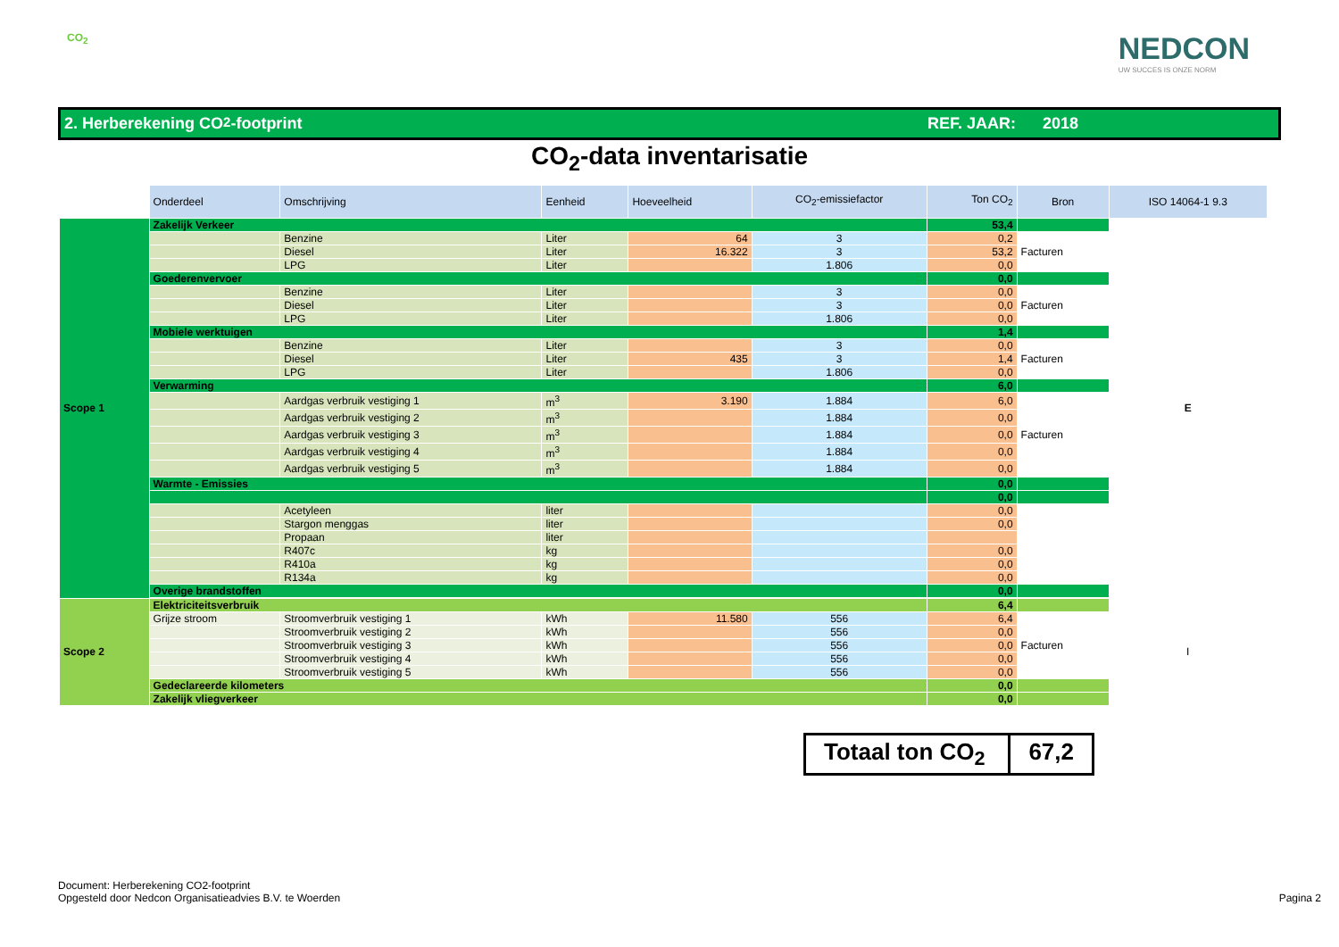CO<sub>2</sub>
NEDCON
UW SUCCES IS ONZE NORM
2. Herberekening CO<sub>2</sub>-footprint REF. JAAR: 2018
CO<sub>2</sub>-data inventarisatie
| | Onderdeel | Omschrijving | Eenheid | Hoeveelheid | CO<sub>2</sub>-emissiefactor | Ton CO<sub>2</sub> | Bron | ISO 14064-1 9.3 |
| Scope 1 | Zakelijk Verkeer | | | | | 53,4 | | E |
| | | Benzine | Liter | 64 | 3 | 0,2 | Facturen | |
| | | Diesel | Liter | 16.322 | 3 | 53,2 | | |
| | | LPG | Liter | | 1.806 | 0,0 | | |
| | Goederenvervoer | | | | | 0,0 | | |
| | | Benzine | Liter | | 3 | 0,0 | Facturen | |
| | | Diesel | Liter | | 3 | 0,0 | | |
| | | LPG | Liter | | 1.806 | 0,0 | | |
| | Mobiele werktuigen | | | | | 1,4 | | |
| | | Benzine | Liter | | 3 | 0,0 | Facturen | |
| | | Diesel | Liter | 435 | 3 | 1,4 | | |
| | | LPG | Liter | | 1.806 | 0,0 | | |
| | Verwarming | | | | | 6,0 | | |
| | | Aardgas verbruik vestiging 1 | m<sup>3</sup> | 3.190 | 1.884 | 6,0 | Facturen | |
| | | Aardgas verbruik vestiging 2 | m<sup>3</sup> | | 1.884 | 0,0 | | |
| | | Aardgas verbruik vestiging 3 | m<sup>3</sup> | | 1.884 | 0,0 | | |
| | | Aardgas verbruik vestiging 4 | m<sup>3</sup> | | 1.884 | 0,0 | | |
| | | Aardgas verbruik vestiging 5 | m<sup>3</sup> | | 1.884 | 0,0 | | |
| | Warmte - Emissies | | | | | 0,0 | | |
| | | | | | | 0,0 | | |
| | | Acetyleen | liter | | | 0,0 | | |
| | | Stargon menggas | liter | | | 0,0 | | |
| | | Propaan | liter | | | | | |
| | | R407c | kg | | | 0,0 | | |
| | | R410a | kg | | | 0,0 | | |
| | | R134a | kg | | | 0,0 | | |
| | Overige brandstoffen | | | | | 0,0 | | |
| Scope 2 | Elektriciteitsverbruik | | | | | 6,4 | | I |
| | Grijze stroom | Stroomverbruik vestiging 1 | kWh | 11.580 | 556 | 6,4 | Facturen | |
| | | Stroomverbruik vestiging 2 | kWh | | 556 | 0,0 | | |
| | | Stroomverbruik vestiging 3 | kWh | | 556 | 0,0 | | |
| | | Stroomverbruik vestiging 4 | kWh | | 556 | 0,0 | | |
| | | Stroomverbruik vestiging 5 | kWh | | 556 | 0,0 | | |
| | Gedeclareerde kilometers | | | | | 0,0 | | |
| | Zakelijk vliegverkeer | | | | | 0,0 | | |
Totaal ton CO<sub>2</sub> 67,2
Document: Herberekening CO2-footprint
Opgesteld door Nedcon Organisatieadvies B.V. te Woerden
Pagina 2